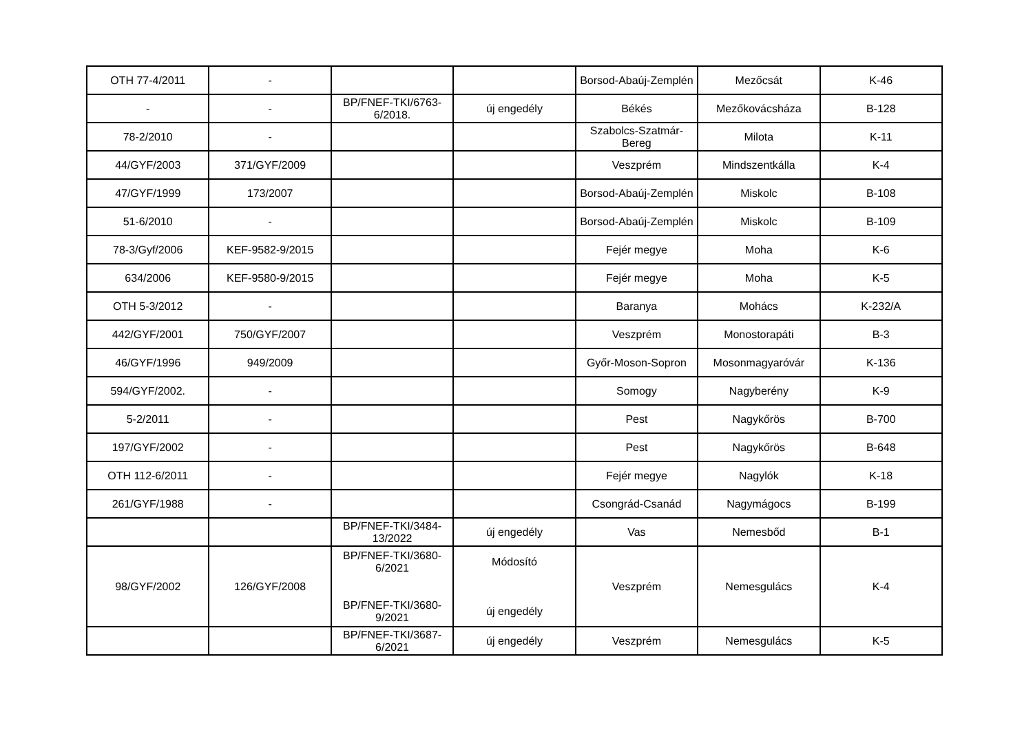| OTH 77-4/2011 | - | | | Borsod-Abaúj-Zemplén | Mezőcsát | K-46 |
| - | - | BP/FNEF-TKI/6763-6/2018. | új engedély | Békés | Mezőkovácsháza | B-128 |
| 78-2/2010 | - | | | Szabolcs-Szatmár-Bereg | Milota | K-11 |
| 44/GYF/2003 | 371/GYF/2009 | | | Veszprém | Mindszentkálla | K-4 |
| 47/GYF/1999 | 173/2007 | | | Borsod-Abaúj-Zemplén | Miskolc | B-108 |
| 51-6/2010 | - | | | Borsod-Abaúj-Zemplén | Miskolc | B-109 |
| 78-3/Gyf/2006 | KEF-9582-9/2015 | | | Fejér megye | Moha | K-6 |
| 634/2006 | KEF-9580-9/2015 | | | Fejér megye | Moha | K-5 |
| OTH 5-3/2012 | - | | | Baranya | Mohács | K-232/A |
| 442/GYF/2001 | 750/GYF/2007 | | | Veszprém | Monostorapáti | B-3 |
| 46/GYF/1996 | 949/2009 | | | Győr-Moson-Sopron | Mosonmagyaróvár | K-136 |
| 594/GYF/2002. | - | | | Somogy | Nagyberény | K-9 |
| 5-2/2011 | - | | | Pest | Nagykőrös | B-700 |
| 197/GYF/2002 | - | | | Pest | Nagykőrös | B-648 |
| OTH 112-6/2011 | - | | | Fejér megye | Nagylók | K-18 |
| 261/GYF/1988 | - | | | Csongrád-Csanád | Nagymágocs | B-199 |
| | | BP/FNEF-TKI/3484-13/2022 | új engedély | Vas | Nemesbőd | B-1 |
| 98/GYF/2002 | 126/GYF/2008 | BP/FNEF-TKI/3680-6/2021 BP/FNEF-TKI/3680-9/2021 | Módosító új engedély | Veszprém | Nemesgulács | K-4 |
| | | BP/FNEF-TKI/3687-6/2021 | új engedély | Veszprém | Nemesgulács | K-5 |